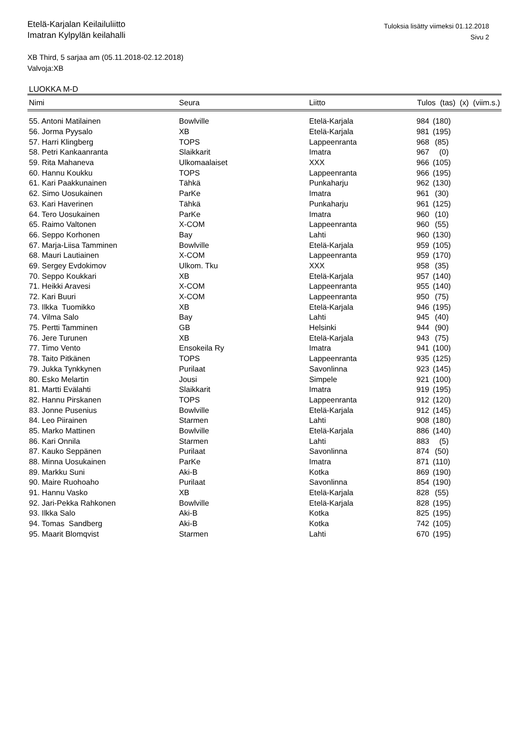Etelä-Karjalan Keilailuliitto
Imatran Kylpylän keilahalli
Tuloksia lisätty viimeksi 01.12.2018
Sivu 2
XB Third, 5 sarjaa am (05.11.2018-02.12.2018)
Valvoja:XB
LUOKKA M-D
| Nimi | Seura | Liitto | Tulos (tas) (x) (viim.s.) | |
| --- | --- | --- | --- | --- |
| 55. Antoni Matilainen | Bowlville | Etelä-Karjala | 984 | (180) |
| 56. Jorma Pyysalo | XB | Etelä-Karjala | 981 | (195) |
| 57. Harri Klingberg | TOPS | Lappeenranta | 968 | (85) |
| 58. Petri Kankaanranta | Slaikkarit | Imatra | 967 | (0) |
| 59. Rita Mahaneva | Ulkomaalaiset | XXX | 966 | (105) |
| 60. Hannu Koukku | TOPS | Lappeenranta | 966 | (195) |
| 61. Kari Paakkunainen | Tähkä | Punkaharju | 962 | (130) |
| 62. Simo Uosukainen | ParKe | Imatra | 961 | (30) |
| 63. Kari Haverinen | Tähkä | Punkaharju | 961 | (125) |
| 64. Tero Uosukainen | ParKe | Imatra | 960 | (10) |
| 65. Raimo Valtonen | X-COM | Lappeenranta | 960 | (55) |
| 66. Seppo Korhonen | Bay | Lahti | 960 | (130) |
| 67. Marja-Liisa Tamminen | Bowlville | Etelä-Karjala | 959 | (105) |
| 68. Mauri Lautiainen | X-COM | Lappeenranta | 959 | (170) |
| 69. Sergey Evdokimov | Ulkom. Tku | XXX | 958 | (35) |
| 70. Seppo Koukkari | XB | Etelä-Karjala | 957 | (140) |
| 71. Heikki Aravesi | X-COM | Lappeenranta | 955 | (140) |
| 72. Kari Buuri | X-COM | Lappeenranta | 950 | (75) |
| 73. Ilkka Tuomikko | XB | Etelä-Karjala | 946 | (195) |
| 74. Vilma Salo | Bay | Lahti | 945 | (40) |
| 75. Pertti Tamminen | GB | Helsinki | 944 | (90) |
| 76. Jere Turunen | XB | Etelä-Karjala | 943 | (75) |
| 77. Timo Vento | Ensokeila Ry | Imatra | 941 | (100) |
| 78. Taito Pitkänen | TOPS | Lappeenranta | 935 | (125) |
| 79. Jukka Tynkkynen | Purilaat | Savonlinna | 923 | (145) |
| 80. Esko Melartin | Jousi | Simpele | 921 | (100) |
| 81. Martti Evälahti | Slaikkarit | Imatra | 919 | (195) |
| 82. Hannu Pirskanen | TOPS | Lappeenranta | 912 | (120) |
| 83. Jonne Pusenius | Bowlville | Etelä-Karjala | 912 | (145) |
| 84. Leo Piirainen | Starmen | Lahti | 908 | (180) |
| 85. Marko Mattinen | Bowlville | Etelä-Karjala | 886 | (140) |
| 86. Kari Onnila | Starmen | Lahti | 883 | (5) |
| 87. Kauko Seppänen | Purilaat | Savonlinna | 874 | (50) |
| 88. Minna Uosukainen | ParKe | Imatra | 871 | (110) |
| 89. Markku Suni | Aki-B | Kotka | 869 | (190) |
| 90. Maire Ruohoaho | Purilaat | Savonlinna | 854 | (190) |
| 91. Hannu Vasko | XB | Etelä-Karjala | 828 | (55) |
| 92. Jari-Pekka Rahkonen | Bowlville | Etelä-Karjala | 828 | (195) |
| 93. Ilkka Salo | Aki-B | Kotka | 825 | (195) |
| 94. Tomas Sandberg | Aki-B | Kotka | 742 | (105) |
| 95. Maarit Blomqvist | Starmen | Lahti | 670 | (195) |